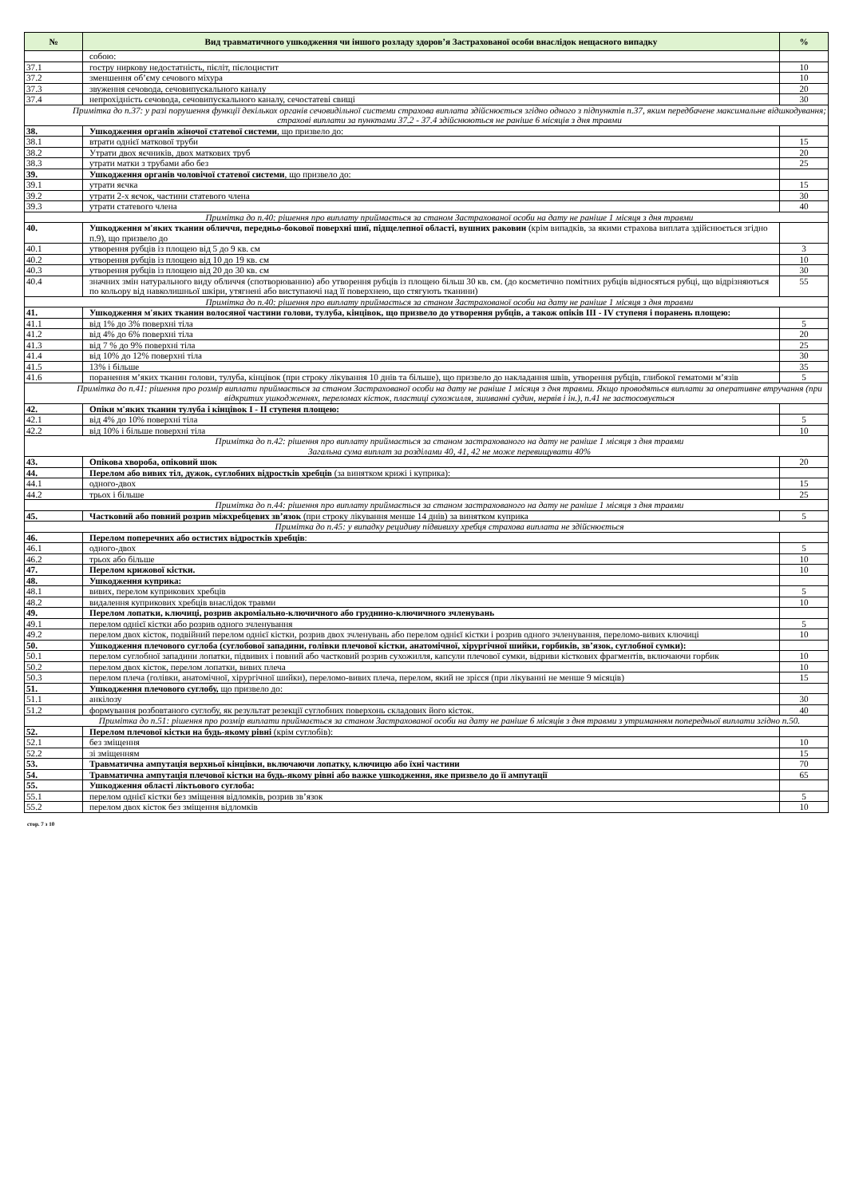| № | Вид травматичного ушкодження чи іншого розладу здоров’я Застрахованої особи внаслідок нещасного випадку | % |
| --- | --- | --- |
| | собою: | |
| 37.1 | гостру ниркову недостатність, пієліт, пієлоцистит | 10 |
| 37.2 | зменшення об’єму сечового міхура | 10 |
| 37.3 | звуження сечовода, сечовипускального каналу | 20 |
| 37.4 | непрохідність сечовода, сечовипускального каналу, сечостатеві свищі | 30 |
| Примітка до п.37: у разі порушення функції декількох органів сечовидільної системи страхова виплата здійснюється згідно одного з підпунктів п.37, яким передбачене максимальне відшкодування; страхові виплати за пунктами 37.2 - 37.4 здійснюються не раніше 6 місяців з дня травми | | |
| 38. | Ушкодження органів жіночої статевої системи , що призвело до: | |
| 38.1 | втрати однієї маткової труби | 15 |
| 38.2 | Утрати двох яєчників, двох маткових труб | 20 |
| 38.3 | утрати матки з трубами або без | 25 |
| 39. | Ушкодження органів чоловічої статевої системи , що призвело до: | |
| 39.1 | утрати яєчка | 15 |
| 39.2 | утрати 2-х яєчок, частини статевого члена | 30 |
| 39.3 | утрати статевого члена | 40 |
| Примітка до п.40: рішення про виплату приймається за станом Застрахованої особи на дату не раніше 1 місяця з дня травми | | |
| 40. | Ушкодження м'яких тканин обличчя, передньо-бокової поверхні шиї, підщелепної області, вушних раковин (крім випадків, за якими страхова виплата здійснюється згідно п.9), що призвело до | |
| 40.1 | утворення рубців із площею від 5 до 9 кв. см | 3 |
| 40.2 | утворення рубців із площею від 10 до 19 кв. см | 10 |
| 40.3 | утворення рубців із площею від 20 до 30 кв. см | 30 |
| 40.4 | значних змін натурального виду обличчя (спотворюванню) або утворення рубців із площею більш 30 кв. см. (до косметично помітних рубців відносяться рубці, що відрізняються по кольору від навколишньої шкіри, утягнені або виступаючі над її поверхнею, що стягують тканини) | 55 |
| Примітка до п.40: рішення про виплату приймається за станом Застрахованої особи на дату не раніше 1 місяця з дня травми | | |
| 41. | Ушкодження м'яких тканин волосяної частини голови, тулуба, кінцівок, що призвело до утворення рубців, а також опіків III - IV ступеня і поранень площею: | |
| 41.1 | від 1% до 3% поверхні тіла | 5 |
| 41.2 | від 4% до 6% поверхні тіла | 20 |
| 41.3 | від 7 % до 9% поверхні тіла | 25 |
| 41.4 | від 10% до 12% поверхні тіла | 30 |
| 41.5 | 13% і більше | 35 |
| 41.6 | поранення м’яких тканин голови, тулуба, кінцівок (при строку лікування 10 днів та більше), що призвело до накладання швів, утворення рубців, глибокої гематоми м’язів | 5 |
| Примітка до п.41: рішення про розмір виплати приймається за станом Застрахованої особи на дату не раніше 1 місяця з дня травми. Якщо проводяться виплати за оперативне втручання (при відкритих ушкодженнях, переломах кісток, пластиці сухожилля, зшиванні судин, нервів і ін.), п.41 не застосовується | | |
| 42. | Опіки м'яких тканин тулуба і кінцівок I - II ступеня площею: | |
| 42.1 | від 4% до 10% поверхні тіла | 5 |
| 42.2 | від 10% і більше поверхні тіла | 10 |
| Примітка до п.42: рішення про виплату приймається за станом застрахованого на дату не раніше 1 місяця з дня травми Загальна сума виплат за розділами 40, 41, 42 не може перевищувати 40% | | |
| 43. | Опікова хвороба, опіковий шок | 20 |
| 44. | Перелом або вивих тіл, дужок, суглобних відростків хребців (за винятком крижі і куприка): | |
| 44.1 | одного-двох | 15 |
| 44.2 | трьох і більше | 25 |
| Примітка до п.44: рішення про виплату приймається за станом застрахованого на дату не раніше 1 місяця з дня травми | | |
| 45. | Частковий або повний розрив міжхребцевих зв’язок (при строку лікування менше 14 днів) за винятком куприка | 5 |
| Примітка до п.45: у випадку рецидиву підвивиху хребця страхова виплата не здійснюється | | |
| 46. | Перелом поперечних або остистих відростків хребців : | |
| 46.1 | одного-двох | 5 |
| 46.2 | трьох або більше | 10 |
| 47. | Перелом крижової кістки. | 10 |
| 48. | Ушкодження куприка: | |
| 48.1 | вивих, перелом куприкових хребців | 5 |
| 48.2 | видалення куприкових хребців внаслідок травми | 10 |
| 49. | Перелом лопатки, ключиці, розрив акроміально-ключичного або груднино-ключичного зчленувань | |
| 49.1 | перелом однієї кістки або розрив одного зчленування | 5 |
| 49.2 | перелом двох кісток, подвійний перелом однієї кістки, розрив двох зчленувань або перелом однієї кістки і розрив одного зчленування, переломо-вивих ключиці | 10 |
| 50. | Ушкодження плечового суглоба (суглобової западини, голівки плечової кістки, анатомічної, хірургічної шийки, горбиків, зв’язок, суглобної сумки): | |
| 50.1 | перелом суглобної западини лопатки, підвивих і повний або частковий розрив сухожилля, капсули плечової сумки, відриви кісткових фрагментів, включаючи горбик | 10 |
| 50.2 | перелом двох кісток, перелом лопатки, вивих плеча | 10 |
| 50.3 | перелом плеча (голівки, анатомічної, хірургічної шийки), переломо-вивих плеча, перелом, який не зрісся (при лікуванні не менше 9 місяців) | 15 |
| 51. | Ушкодження плечового суглобу, що призвело до: | |
| 51.1 | анкілозу | 30 |
| 51.2 | формування розбовтаного суглобу, як результат резекції суглобних поверхонь складових його кісток. | 40 |
| Примітка до п.51: рішення про розмір виплати приймається за станом Застрахованої особи на дату не раніше 6 місяців з дня травми з утриманням попередньої виплати згідно п.50. | | |
| 52. | Перелом плечової кістки на будь-якому рівні (крім суглобів): | |
| 52.1 | без зміщення | 10 |
| 52.2 | зі зміщенням | 15 |
| 53. | Травматична ампутація верхньої кінцівки, включаючи лопатку, ключицю або їхні частини | 70 |
| 54. | Травматична ампутація плечової кістки на будь-якому рівні або важке ушкодження, яке призвело до її ампутації | 65 |
| 55. | Ушкодження області ліктьового суглоба: | |
| 55.1 | перелом однієї кістки без зміщення відломків, розрив зв’язок | 5 |
| 55.2 | перелом двох кісток без зміщення відломків | 10 |
стор. 7 з 10